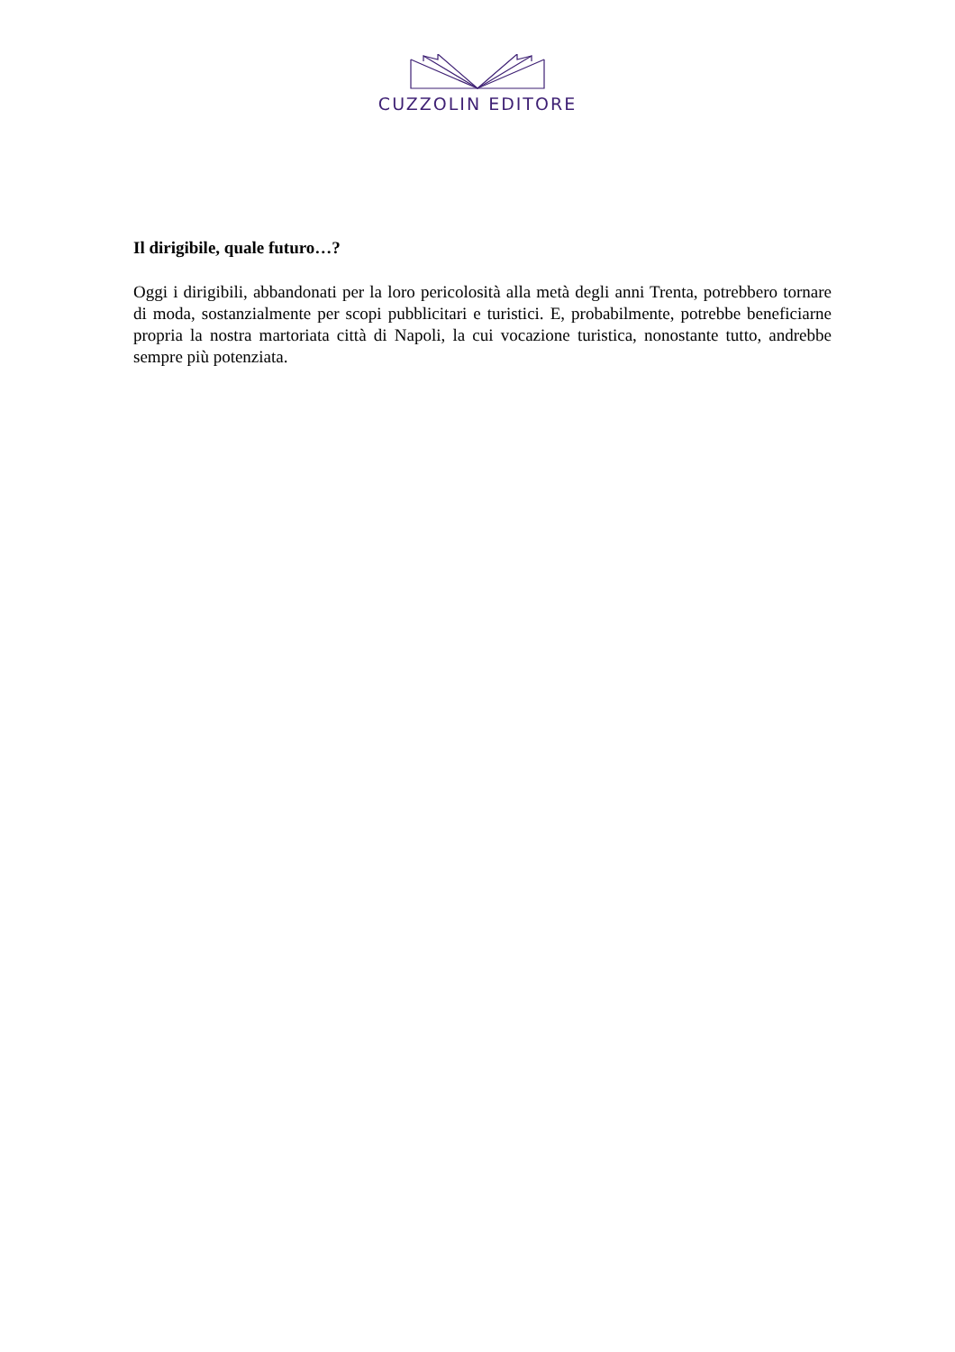CUZZOLIN EDITORE
Il dirigibile, quale futuro…?
Oggi i dirigibili, abbandonati per la loro pericolosità alla metà degli anni Trenta, potrebbero tornare di moda, sostanzialmente per scopi pubblicitari e turistici. E, probabilmente, potrebbe beneficiarne propria la nostra martoriata città di Napoli, la cui vocazione turistica, nonostante tutto, andrebbe sempre più potenziata.